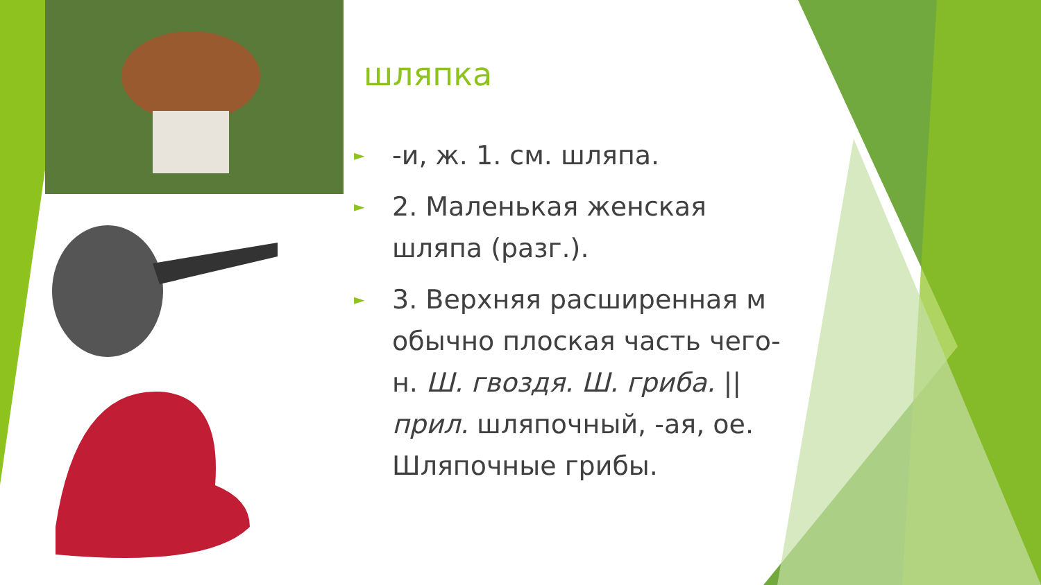шляпка
► -и, ж. 1. см. шляпа.
► 2. Маленькая женская шляпа (разг.).
► 3. Верхняя расширенная м обычно плоская часть чего-н. Ш. гвоздя. Ш. гриба. || прил. шляпочный, -ая, ое. Шляпочные грибы.